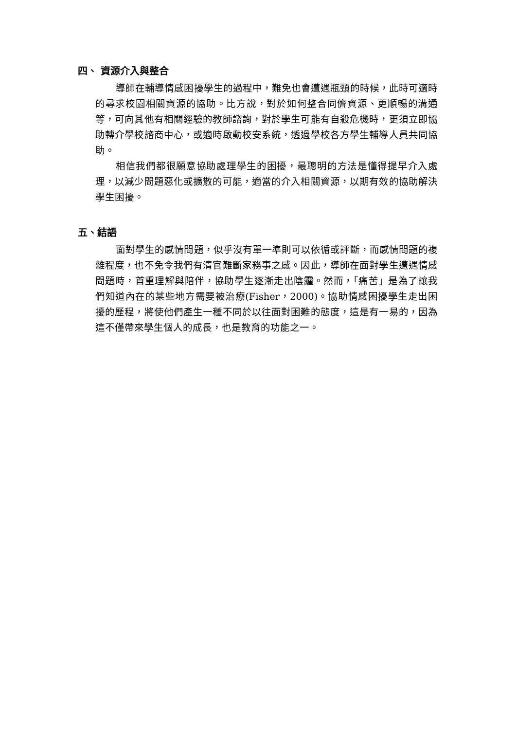四、 資源介入與整合
導師在輔導情感困擾學生的過程中，難免也會遭遇瓶頸的時候，此時可適時的尋求校園相關資源的協助。比方說，對於如何整合同儕資源、更順暢的溝通等，可向其他有相關經驗的教師諮詢，對於學生可能有自殺危機時，更須立即協助轉介學校諮商中心，或適時啟動校安系統，透過學校各方學生輔導人員共同協助。
相信我們都很願意協助處理學生的困擾，最聰明的方法是懂得提早介入處理，以減少問題惡化或擴散的可能，適當的介入相關資源，以期有效的協助解決學生困擾。
五、結語
面對學生的感情問題，似乎沒有單一準則可以依循或評斷，而感情問題的複雜程度，也不免令我們有清官難斷家務事之感。因此，導師在面對學生遭遇情感問題時，首重理解與陪伴，協助學生逐漸走出陰霾。然而，「痛苦」是為了讓我們知道內在的某些地方需要被治療(Fisher，2000)。協助情感困擾學生走出困擾的歷程，將使他們產生一種不同於以往面對困難的態度，這是有一易的，因為這不僅帶來學生個人的成長，也是教育的功能之一。